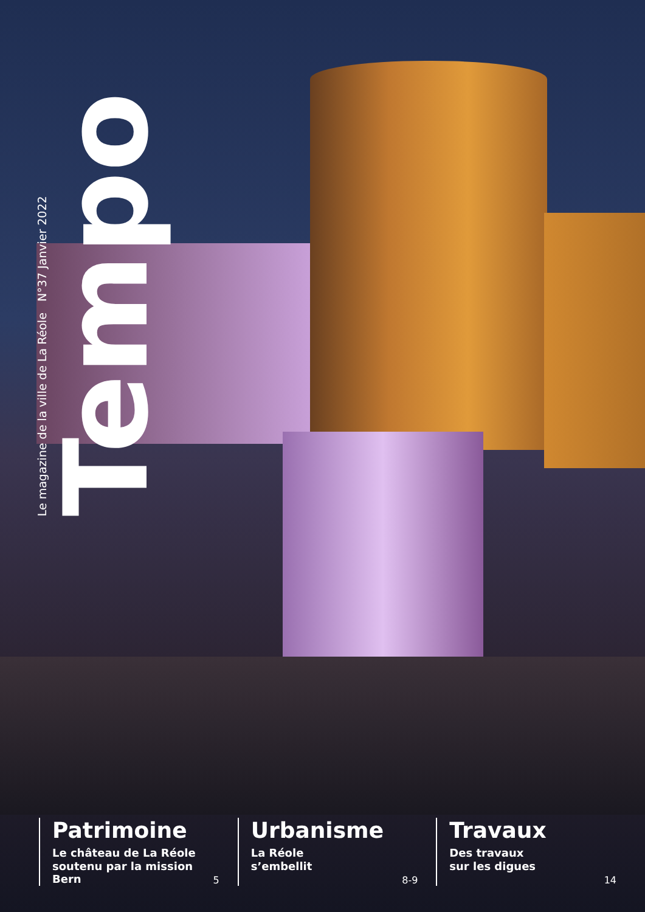Le magazine de la ville de La Réole N°37 Janvier 2022
Tempo
Patrimoine
Le château de La Réole
soutenu par la mission Bern
5
Urbanisme
La Réole
s’embellit
8-9
Travaux
Des travaux
sur les digues
14